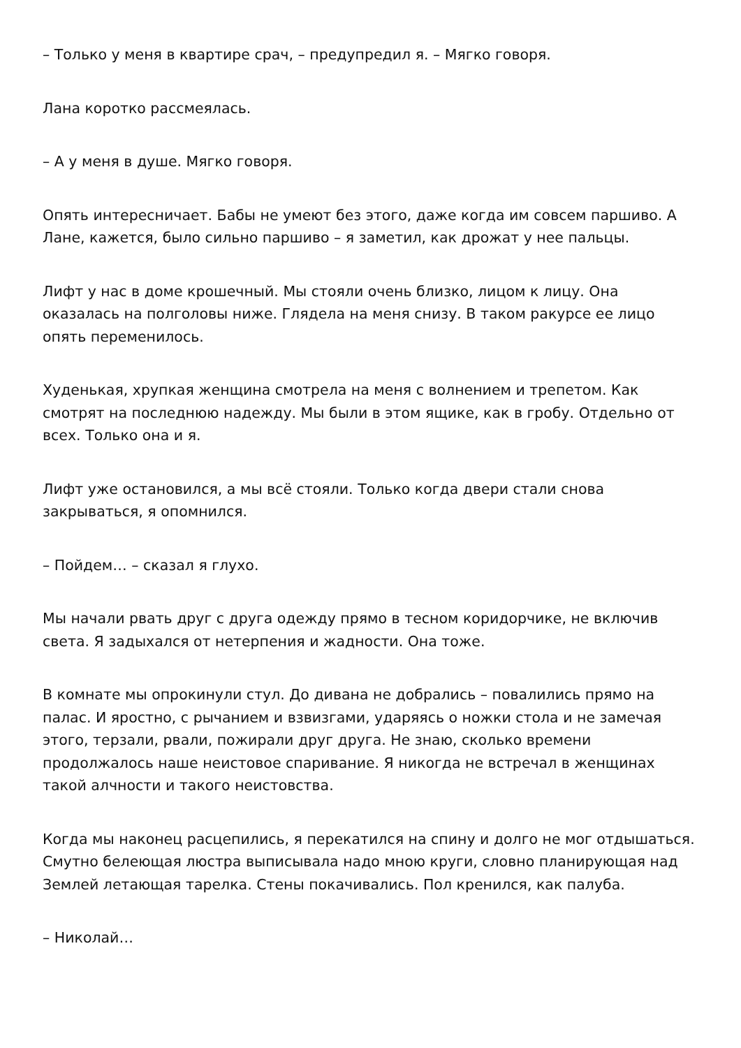– Только у меня в квартире срач, – предупредил я. – Мягко говоря.
Лана коротко рассмеялась.
– А у меня в душе. Мягко говоря.
Опять интересничает. Бабы не умеют без этого, даже когда им совсем паршиво. А Лане, кажется, было сильно паршиво – я заметил, как дрожат у нее пальцы.
Лифт у нас в доме крошечный. Мы стояли очень близко, лицом к лицу. Она оказалась на полголовы ниже. Глядела на меня снизу. В таком ракурсе ее лицо опять переменилось.
Худенькая, хрупкая женщина смотрела на меня с волнением и трепетом. Как смотрят на последнюю надежду. Мы были в этом ящике, как в гробу. Отдельно от всех. Только она и я.
Лифт уже остановился, а мы всё стояли. Только когда двери стали снова закрываться, я опомнился.
– Пойдем… – сказал я глухо.
Мы начали рвать друг с друга одежду прямо в тесном коридорчике, не включив света. Я задыхался от нетерпения и жадности. Она тоже.
В комнате мы опрокинули стул. До дивана не добрались – повалились прямо на палас. И яростно, с рычанием и взвизгами, ударяясь о ножки стола и не замечая этого, терзали, рвали, пожирали друг друга. Не знаю, сколько времени продолжалось наше неистовое спаривание. Я никогда не встречал в женщинах такой алчности и такого неистовства.
Когда мы наконец расцепились, я перекатился на спину и долго не мог отдышаться. Смутно белеющая люстра выписывала надо мною круги, словно планирующая над Землей летающая тарелка. Стены покачивались. Пол кренился, как палуба.
– Николай…